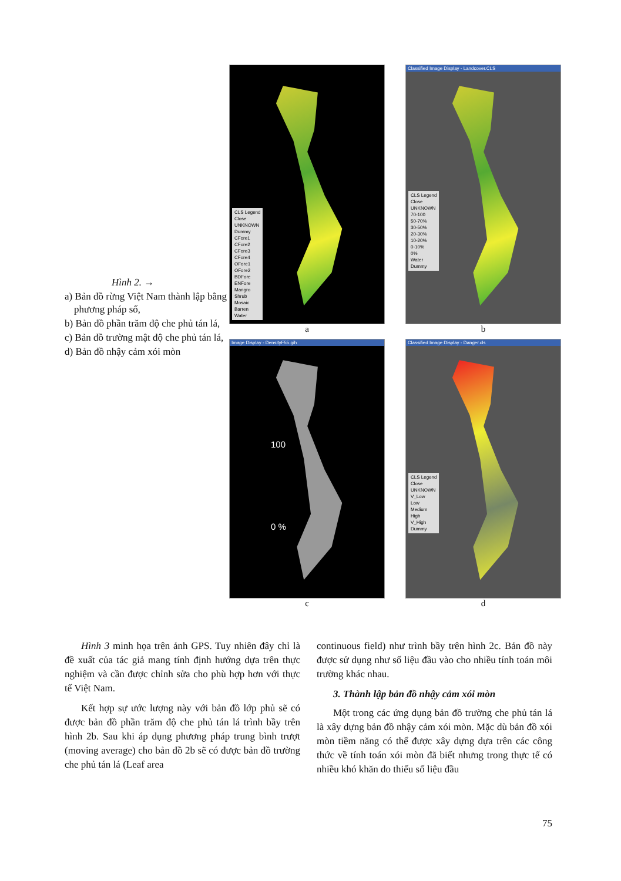Hình 2. →
a) Bản đồ rừng Việt Nam thành lập bằng phương pháp số,
b) Bản đồ phần trăm độ che phủ tán lá,
c) Bản đồ trường mật độ che phủ tán lá,
d) Bản đồ nhậy cảm xói mòn
CLS Legend
Close
UNKNOWN
Dummy
CFore1
CFore2
CFore3
CFore4
OFore1
OFore2
BDFore
ENFore
Mangro
Shrub
Mosaic
Barren
Water
a
Classified Image Display - Landcover.CLS
CLS Legend
Close
UNKNOWN
70-100
50-70%
30-50%
20-30%
10-20%
0-10%
0%
Water
Dummy
b
Image Display - DensityF55.gih
100
0 %
c
Classified Image Display - Danger.cls
CLS Legend
Close
UNKNOWN
V_Low
Low
Medium
High
V_High
Dummy
d
Hình 3 minh họa trên ảnh GPS. Tuy nhiên đây chỉ là đề xuất của tác giả mang tính định hướng dựa trên thực nghiệm và cần được chỉnh sửa cho phù hợp hơn với thực tế Việt Nam.
Kết hợp sự ước lượng này với bản đồ lớp phủ sẽ có được bản đồ phần trăm độ che phủ tán lá trình bầy trên hình 2b. Sau khi áp dụng phương pháp trung bình trượt (moving average) cho bản đồ 2b sẽ có được bản đồ trường che phủ tán lá (Leaf area
continuous field) như trình bầy trên hình 2c. Bản đồ này được sử dụng như số liệu đầu vào cho nhiều tính toán môi trường khác nhau.
3. Thành lập bản đồ nhậy cảm xói mòn
Một trong các ứng dụng bản đồ trường che phủ tán lá là xây dựng bản đồ nhậy cảm xói mòn. Mặc dù bản đồ xói mòn tiềm năng có thể được xây dựng dựa trên các công thức về tính toán xói mòn đã biết nhưng trong thực tế có nhiều khó khăn do thiếu số liệu đầu
75